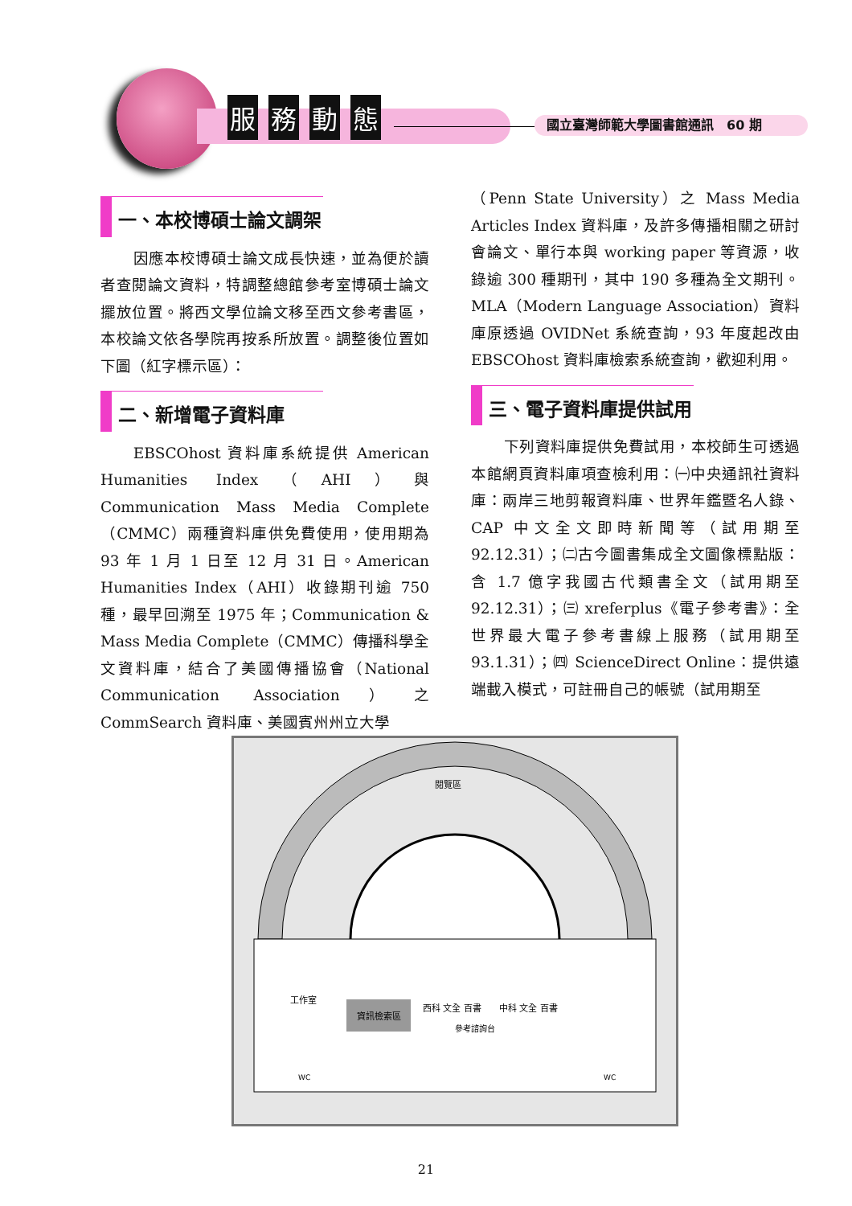服務動態
國立臺灣師範大學圖書館通訊　60 期
一、本校博碩士論文調架
因應本校博碩士論文成長快速，並為便於讀者查閱論文資料，特調整總館參考室博碩士論文擺放位置。將西文學位論文移至西文參考書區，本校論文依各學院再按系所放置。調整後位置如下圖（紅字標示區）：
二、新增電子資料庫
EBSCOhost 資料庫系統提供 American Humanities Index（AHI）與 Communication Mass Media Complete（CMMC）兩種資料庫供免費使用，使用期為 93 年 1 月 1 日至 12 月 31 日。American Humanities Index（AHI）收錄期刊逾 750 種，最早回溯至 1975 年；Communication & Mass Media Complete（CMMC）傳播科學全文資料庫，結合了美國傳播協會（National Communication Association）之 CommSearch 資料庫、美國賓州州立大學
（Penn State University）之 Mass Media Articles Index 資料庫，及許多傳播相關之研討會論文、單行本與 working paper 等資源，收錄逾 300 種期刊，其中 190 多種為全文期刊。MLA（Modern Language Association）資料庫原透過 OVIDNet 系統查詢，93 年度起改由 EBSCOhost 資料庫檢索系統查詢，歡迎利用。
三、電子資料庫提供試用
下列資料庫提供免費試用，本校師生可透過本館網頁資料庫項查檢利用：㈠中央通訊社資料庫：兩岸三地剪報資料庫、世界年鑑暨名人錄、CAP 中文全文即時新聞等（試用期至 92.12.31）；㈡古今圖書集成全文圖像標點版：含 1.7 億字我國古代類書全文（試用期至 92.12.31）；㈢ xreferplus《電子參考書》：全世界最大電子參考書線上服務（試用期至 93.1.31）；㈣ ScienceDirect Online：提供遠端載入模式，可註冊自己的帳號（試用期至
資訊檢索區
西科 文全 百書
中科 文全 百書
參考諮詢台
閱覽區
工作室
WC
WC
21